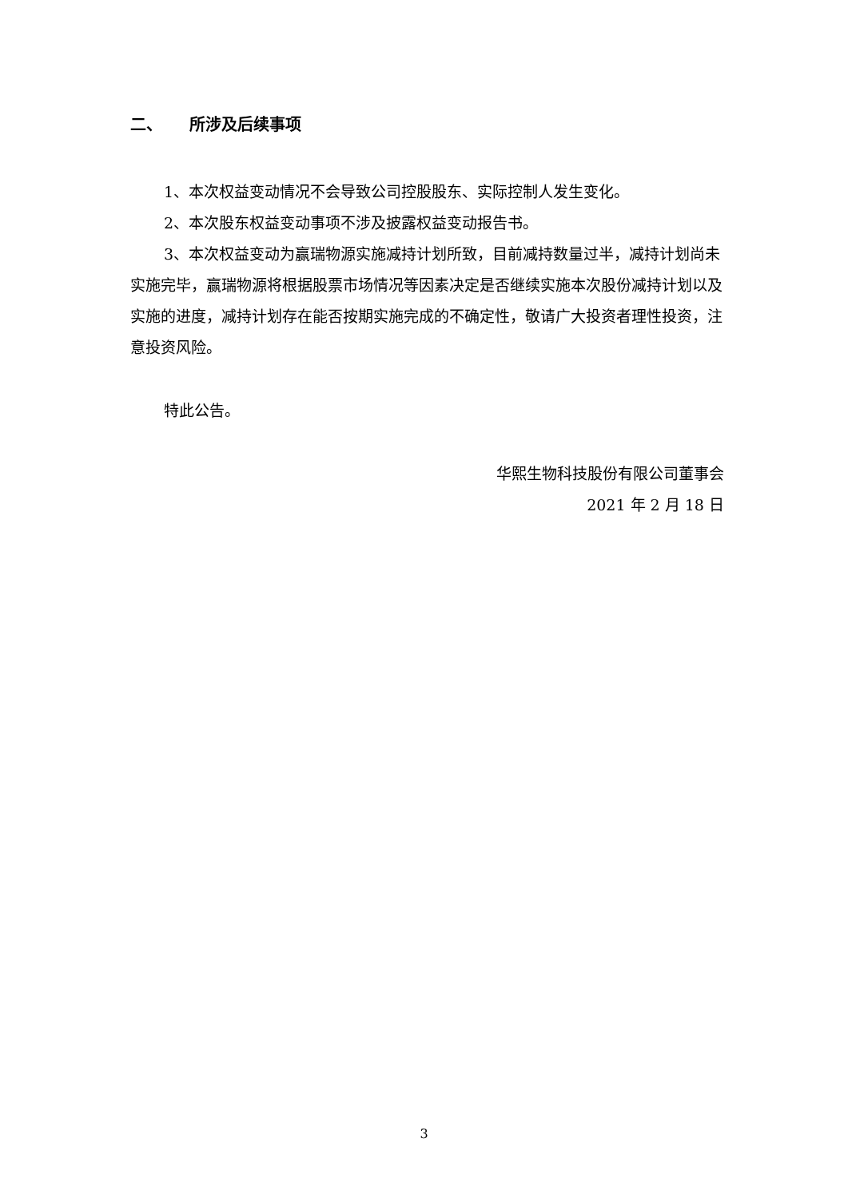二、 所涉及后续事项
1、本次权益变动情况不会导致公司控股股东、实际控制人发生变化。
2、本次股东权益变动事项不涉及披露权益变动报告书。
3、本次权益变动为赢瑞物源实施减持计划所致，目前减持数量过半，减持计划尚未实施完毕，赢瑞物源将根据股票市场情况等因素决定是否继续实施本次股份减持计划以及实施的进度，减持计划存在能否按期实施完成的不确定性，敬请广大投资者理性投资，注意投资风险。
特此公告。
华熙生物科技股份有限公司董事会
2021 年 2 月 18 日
3